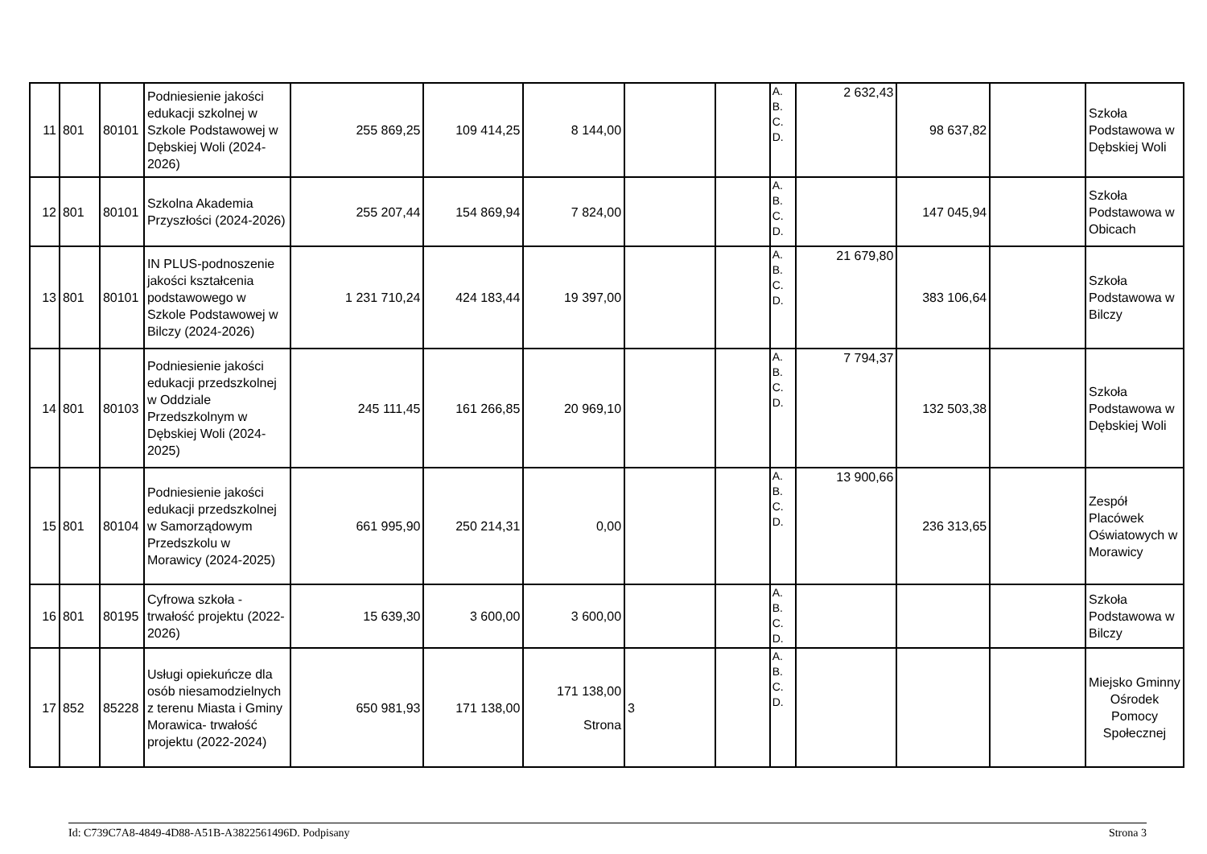| 11 | 801 | 80101 | Podniesienie jakości edukacji szkolnej w Szkole Podstawowej w Dębskiej Woli (2024-2026) | 255 869,25 | 109 414,25 | 8 144,00 | | | A. B. C. D. | 2 632,43 | 98 637,82 | | Szkoła Podstawowa w Dębskiej Woli |
| 12 | 801 | 80101 | Szkolna Akademia Przyszłości (2024-2026) | 255 207,44 | 154 869,94 | 7 824,00 | | | A. B. C. D. | | 147 045,94 | | Szkoła Podstawowa w Obicach |
| 13 | 801 | 80101 | IN PLUS-podnoszenie jakości kształcenia podstawowego w Szkole Podstawowej w Bilczy (2024-2026) | 1 231 710,24 | 424 183,44 | 19 397,00 | | | A. B. C. D. | 21 679,80 | 383 106,64 | | Szkoła Podstawowa w Bilczy |
| 14 | 801 | 80103 | Podniesienie jakości edukacji przedszkolnej w Oddziale Przedszkolnym w Dębskiej Woli (2024-2025) | 245 111,45 | 161 266,85 | 20 969,10 | | | A. B. C. D. | 7 794,37 | 132 503,38 | | Szkoła Podstawowa w Dębskiej Woli |
| 15 | 801 | 80104 | Podniesienie jakości edukacji przedszkolnej w Samorządowym Przedszkolu w Morawicy (2024-2025) | 661 995,90 | 250 214,31 | 0,00 | | | A. B. C. D. | 13 900,66 | 236 313,65 | | Zespół Placówek Oświatowych w Morawicy |
| 16 | 801 | 80195 | Cyfrowa szkoła - trwałość projektu (2022-2026) | 15 639,30 | 3 600,00 | 3 600,00 | | | A. B. C. D. | | | | Szkoła Podstawowa w Bilczy |
| 17 | 852 | 85228 | Usługi opiekuńcze dla osób niesamodzielnych z terenu Miasta i Gminy Morawica- trwałość projektu (2022-2024) | 650 981,93 | 171 138,00 | 171 138,00 Strona | 3 | | A. B. C. D. | | | | Miejsko Gminny Ośrodek Pomocy Społecznej |
Id: C739C7A8-4849-4D88-A51B-A3822561496D. Podpisany Strona 3